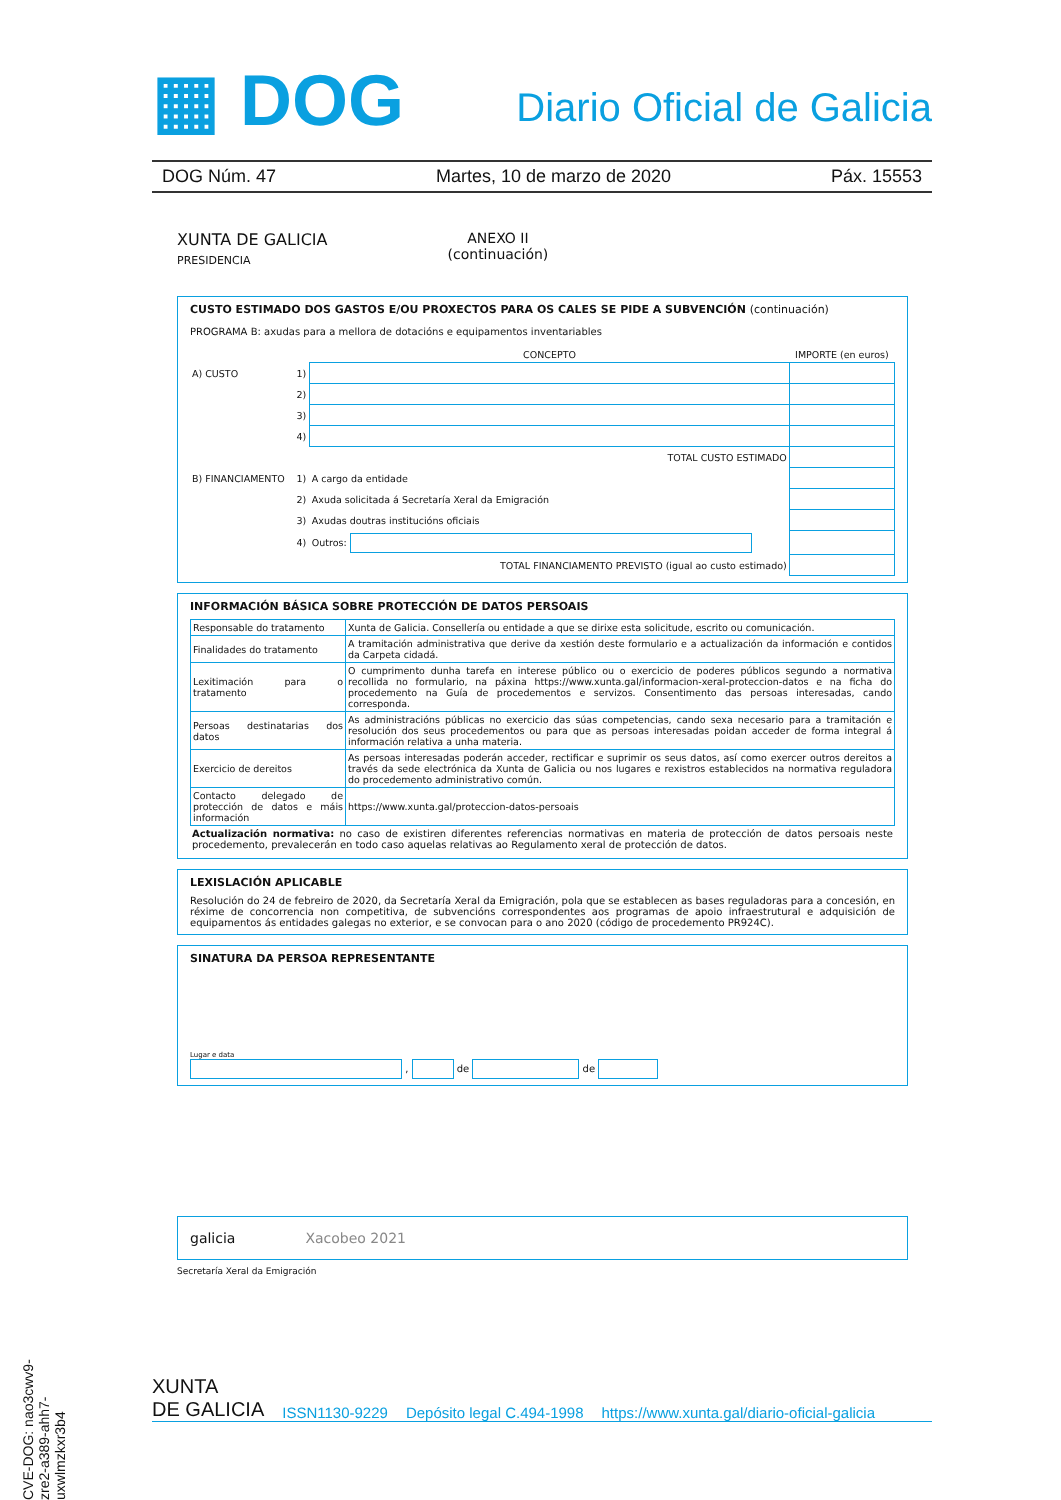▦ DOG Diario Oficial de Galicia
DOG Núm. 47 Martes, 10 de marzo de 2020 Páx. 15553
XUNTA DE GALICIA
PRESIDENCIA
ANEXO II
(continuación)
CUSTO ESTIMADO DOS GASTOS E/OU PROXECTOS PARA OS CALES SE PIDE A SUBVENCIÓN (continuación)
PROGRAMA B: axudas para a mellora de dotacións e equipamentos inventariables
| | | CONCEPTO | IMPORTE (en euros) |
| A) CUSTO | 1) | | |
| | 2) | | |
| | 3) | | |
| | 4) | | |
| TOTAL CUSTO ESTIMADO | | | |
| B) FINANCIAMENTO | 1) | A cargo da entidade | |
| | 2) | Axuda solicitada á Secretaría Xeral da Emigración | |
| | 3) | Axudas doutras institucións oficiais | |
| | 4) | Outros: | |
| TOTAL FINANCIAMENTO PREVISTO (igual ao custo estimado) | | | |
INFORMACIÓN BÁSICA SOBRE PROTECCIÓN DE DATOS PERSOAIS
| Responsable do tratamento | Xunta de Galicia. Consellería ou entidade a que se dirixe esta solicitude, escrito ou comunicación. |
| Finalidades do tratamento | A tramitación administrativa que derive da xestión deste formulario e a actualización da información e contidos da Carpeta cidadá. |
| Lexitimación para o tratamento | O cumprimento dunha tarefa en interese público ou o exercicio de poderes públicos segundo a normativa recollida no formulario, na páxina https://www.xunta.gal/informacion-xeral-proteccion-datos e na ficha do procedemento na Guía de procedementos e servizos. Consentimento das persoas interesadas, cando corresponda. |
| Persoas destinatarias dos datos | As administracións públicas no exercicio das súas competencias, cando sexa necesario para a tramitación e resolución dos seus procedementos ou para que as persoas interesadas poidan acceder de forma integral á información relativa a unha materia. |
| Exercicio de dereitos | As persoas interesadas poderán acceder, rectificar e suprimir os seus datos, así como exercer outros dereitos a través da sede electrónica da Xunta de Galicia ou nos lugares e rexistros establecidos na normativa reguladora do procedemento administrativo común. |
| Contacto delegado de protección de datos e máis información | https://www.xunta.gal/proteccion-datos-persoais |
Actualización normativa: no caso de existiren diferentes referencias normativas en materia de protección de datos persoais neste procedemento, prevalecerán en todo caso aquelas relativas ao Regulamento xeral de protección de datos.
LEXISLACIÓN APLICABLE
Resolución do 24 de febreiro de 2020, da Secretaría Xeral da Emigración, pola que se establecen as bases reguladoras para a concesión, en réxime de concorrencia non competitiva, de subvencións correspondentes aos programas de apoio infraestrutural e adquisición de equipamentos ás entidades galegas no exterior, e se convocan para o ano 2020 (código de procedemento PR924C).
SINATURA DA PERSOA REPRESENTANTE
Lugar e data
, de de
galicia Xacobeo 2021
Secretaría Xeral da Emigración
CVE-DOG: nao3cwv9-zre2-a389-ahh7-uxwlmzkxr3b4
XUNTA
DE GALICIA ISSN1130-9229 Depósito legal C.494-1998 https://www.xunta.gal/diario-oficial-galicia